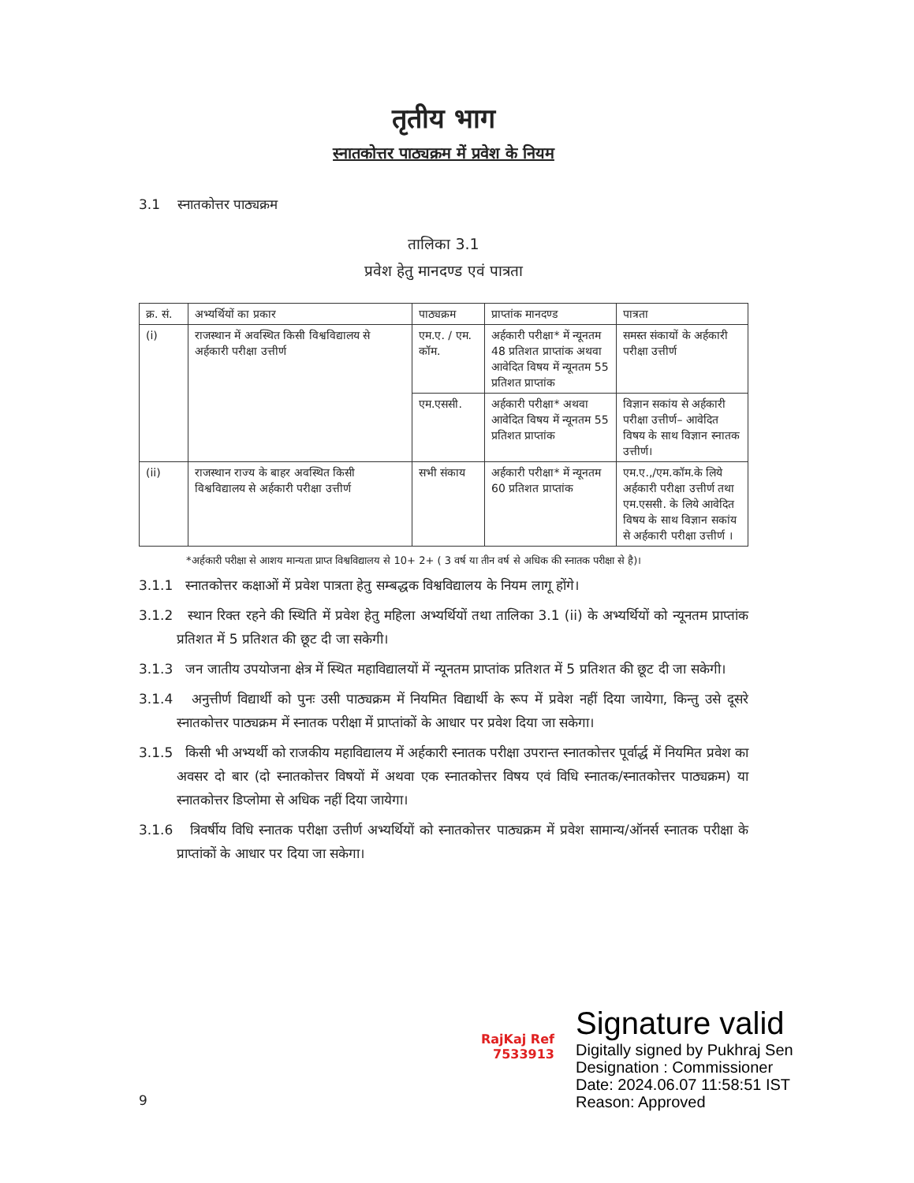तृतीय भाग
स्नातकोत्तर पाठ्यक्रम में प्रवेश के नियम
3.1 स्नातकोत्तर पाठ्यक्रम
तालिका 3.1
प्रवेश हेतु मानदण्ड एवं पात्रता
| क्र. सं. | अभ्यर्थियों का प्रकार | पाठ्यक्रम | प्राप्तांक मानदण्ड | पात्रता |
| --- | --- | --- | --- | --- |
| (i) | राजस्थान में अवस्थित किसी विश्वविद्यालय से अर्हकारी परीक्षा उत्तीर्ण | एम.ए. / एम. कॉम. | अर्हकारी परीक्षा* में न्यूनतम 48 प्रतिशत प्राप्तांक अथवा आवेदित विषय में न्यूनतम 55 प्रतिशत प्राप्तांक | समस्त संकायों के अर्हकारी परीक्षा उत्तीर्ण |
| | | एम.एससी. | अर्हकारी परीक्षा* अथवा आवेदित विषय में न्यूनतम 55 प्रतिशत प्राप्तांक | विज्ञान सकांय से अर्हकारी परीक्षा उत्तीर्ण– आवेदित विषय के साथ विज्ञान स्नातक उत्तीर्ण। |
| (ii) | राजस्थान राज्य के बाहर अवस्थित किसी विश्वविद्यालय से अर्हकारी परीक्षा उत्तीर्ण | सभी संकाय | अर्हकारी परीक्षा* में न्यूनतम 60 प्रतिशत प्राप्तांक | एम.ए.,/एम.कॉम.के लिये अर्हकारी परीक्षा उत्तीर्ण तथा एम.एससी. के लिये आवेदित विषय के साथ विज्ञान सकांय से अर्हकारी परीक्षा उत्तीर्ण । |
*अर्हकारी परीक्षा से आशय मान्यता प्राप्त विश्वविद्यालय से 10+ 2+ ( 3 वर्ष या तीन वर्ष से अधिक की स्नातक परीक्षा से है)।
3.1.1 स्नातकोत्तर कक्षाओं में प्रवेश पात्रता हेतु सम्बद्धक विश्वविद्यालय के नियम लागू होंगे।
3.1.2 स्थान रिक्त रहने की स्थिति में प्रवेश हेतु महिला अभ्यर्थियों तथा तालिका 3.1 (ii) के अभ्यर्थियों को न्यूनतम प्राप्तांक प्रतिशत में 5 प्रतिशत की छूट दी जा सकेगी।
3.1.3 जन जातीय उपयोजना क्षेत्र में स्थित महाविद्यालयों में न्यूनतम प्राप्तांक प्रतिशत में 5 प्रतिशत की छूट दी जा सकेगी।
3.1.4 अनुत्तीर्ण विद्यार्थी को पुनः उसी पाठ्यक्रम में नियमित विद्यार्थी के रूप में प्रवेश नहीं दिया जायेगा, किन्तु उसे दूसरे स्नातकोत्तर पाठ्यक्रम में स्नातक परीक्षा में प्राप्तांकों के आधार पर प्रवेश दिया जा सकेगा।
3.1.5 किसी भी अभ्यर्थी को राजकीय महाविद्यालय में अर्हकारी स्नातक परीक्षा उपरान्त स्नातकोत्तर पूर्वार्द्ध में नियमित प्रवेश का अवसर दो बार (दो स्नातकोत्तर विषयों में अथवा एक स्नातकोत्तर विषय एवं विधि स्नातक/स्नातकोत्तर पाठ्यक्रम) या स्नातकोत्तर डिप्लोमा से अधिक नहीं दिया जायेगा।
3.1.6 त्रिवर्षीय विधि स्नातक परीक्षा उत्तीर्ण अभ्यर्थियों को स्नातकोत्तर पाठ्यक्रम में प्रवेश सामान्य/ऑनर्स स्नातक परीक्षा के प्राप्तांकों के आधार पर दिया जा सकेगा।
RajKaj Ref
7533913
Signature valid
Digitally signed by Pukhraj Sen
Designation : Commissioner
Date: 2024.06.07 11:58:51 IST
Reason: Approved
9